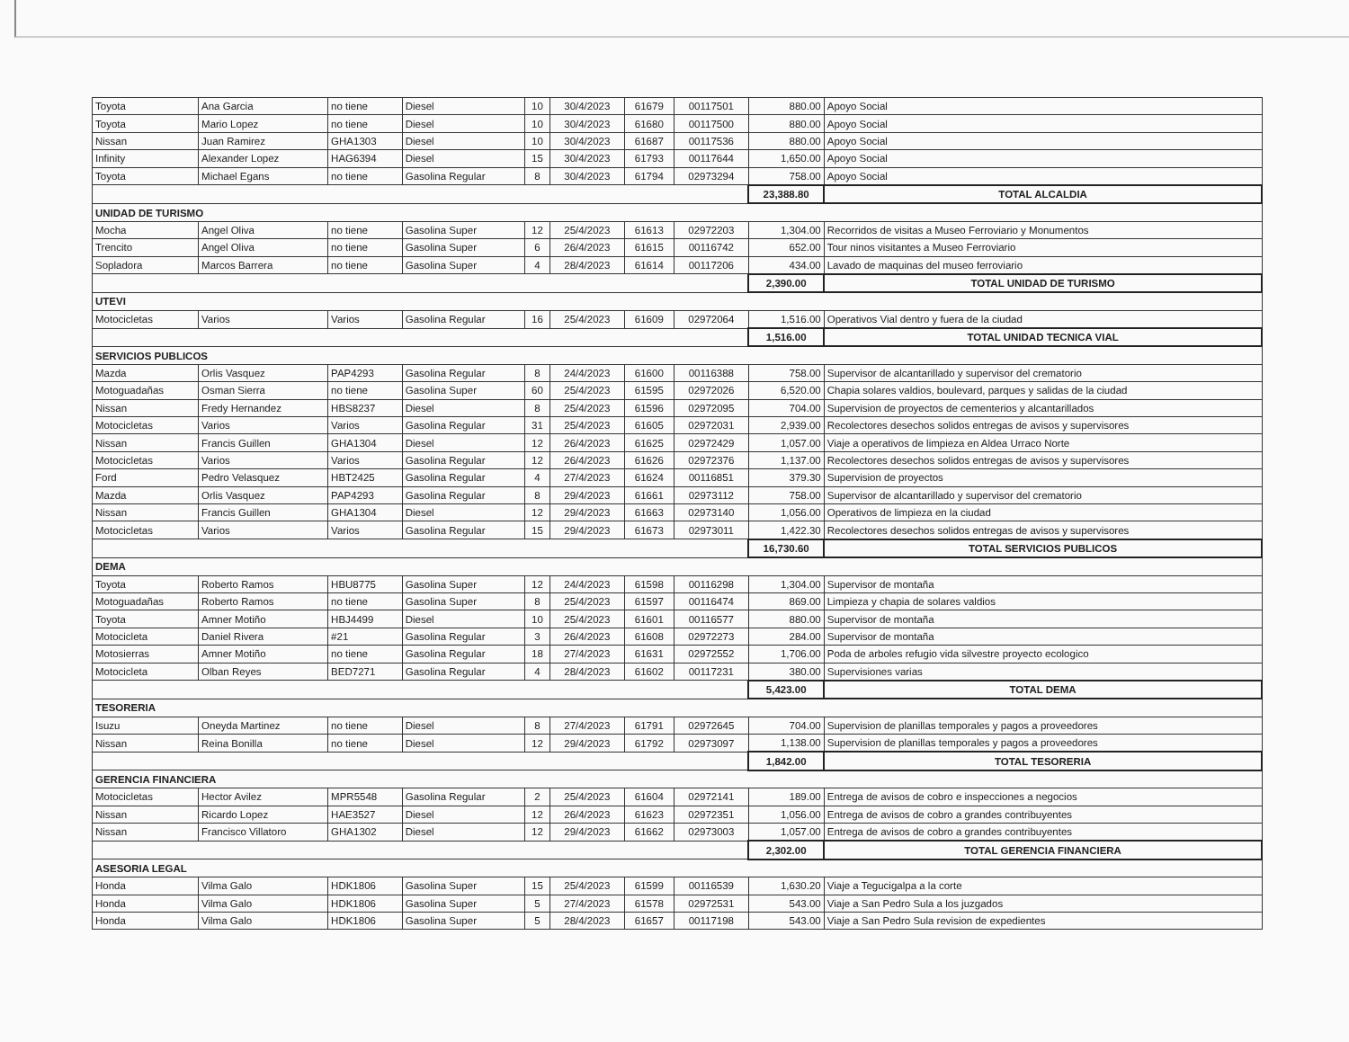| Toyota | Ana Garcia | no tiene | Diesel | 10 | 30/4/2023 | 61679 | 00117501 | 880.00 | Apoyo Social |
| Toyota | Mario Lopez | no tiene | Diesel | 10 | 30/4/2023 | 61680 | 00117500 | 880.00 | Apoyo Social |
| Nissan | Juan Ramirez | GHA1303 | Diesel | 10 | 30/4/2023 | 61687 | 00117536 | 880.00 | Apoyo Social |
| Infinity | Alexander Lopez | HAG6394 | Diesel | 15 | 30/4/2023 | 61793 | 00117644 | 1,650.00 | Apoyo Social |
| Toyota | Michael Egans | no tiene | Gasolina Regular | 8 | 30/4/2023 | 61794 | 02973294 | 758.00 | Apoyo Social |
| | | | | | | | | 23,388.80 | TOTAL ALCALDIA |
| UNIDAD DE TURISMO | | | | | | | | | |
| Mocha | Angel Oliva | no tiene | Gasolina Super | 12 | 25/4/2023 | 61613 | 02972203 | 1,304.00 | Recorridos de visitas a Museo Ferroviario y Monumentos |
| Trencito | Angel Oliva | no tiene | Gasolina Super | 6 | 26/4/2023 | 61615 | 00116742 | 652.00 | Tour ninos visitantes a Museo Ferroviario |
| Sopladora | Marcos Barrera | no tiene | Gasolina Super | 4 | 28/4/2023 | 61614 | 00117206 | 434.00 | Lavado de maquinas del museo ferroviario |
| | | | | | | | | 2,390.00 | TOTAL UNIDAD DE TURISMO |
| UTEVI | | | | | | | | | |
| Motocicletas | Varios | Varios | Gasolina Regular | 16 | 25/4/2023 | 61609 | 02972064 | 1,516.00 | Operativos Vial dentro y fuera de la ciudad |
| | | | | | | | | 1,516.00 | TOTAL UNIDAD TECNICA VIAL |
| SERVICIOS PUBLICOS | | | | | | | | | |
| Mazda | Orlis Vasquez | PAP4293 | Gasolina Regular | 8 | 24/4/2023 | 61600 | 00116388 | 758.00 | Supervisor de alcantarillado y supervisor del crematorio |
| Motoguadañas | Osman Sierra | no tiene | Gasolina Super | 60 | 25/4/2023 | 61595 | 02972026 | 6,520.00 | Chapia solares valdios, boulevard, parques y salidas de la ciudad |
| Nissan | Fredy Hernandez | HBS8237 | Diesel | 8 | 25/4/2023 | 61596 | 02972095 | 704.00 | Supervision de proyectos de cementerios y alcantarillados |
| Motocicletas | Varios | Varios | Gasolina Regular | 31 | 25/4/2023 | 61605 | 02972031 | 2,939.00 | Recolectores desechos solidos entregas de avisos y supervisores |
| Nissan | Francis Guillen | GHA1304 | Diesel | 12 | 26/4/2023 | 61625 | 02972429 | 1,057.00 | Viaje a operativos de limpieza en Aldea Urraco Norte |
| Motocicletas | Varios | Varios | Gasolina Regular | 12 | 26/4/2023 | 61626 | 02972376 | 1,137.00 | Recolectores desechos solidos entregas de avisos y supervisores |
| Ford | Pedro Velasquez | HBT2425 | Gasolina Regular | 4 | 27/4/2023 | 61624 | 00116851 | 379.30 | Supervision de proyectos |
| Mazda | Orlis Vasquez | PAP4293 | Gasolina Regular | 8 | 29/4/2023 | 61661 | 02973112 | 758.00 | Supervisor de alcantarillado y supervisor del crematorio |
| Nissan | Francis Guillen | GHA1304 | Diesel | 12 | 29/4/2023 | 61663 | 02973140 | 1,056.00 | Operativos de limpieza en la ciudad |
| Motocicletas | Varios | Varios | Gasolina Regular | 15 | 29/4/2023 | 61673 | 02973011 | 1,422.30 | Recolectores desechos solidos entregas de avisos y supervisores |
| | | | | | | | | 16,730.60 | TOTAL SERVICIOS PUBLICOS |
| DEMA | | | | | | | | | |
| Toyota | Roberto Ramos | HBU8775 | Gasolina Super | 12 | 24/4/2023 | 61598 | 00116298 | 1,304.00 | Supervisor de montaña |
| Motoguadañas | Roberto Ramos | no tiene | Gasolina Super | 8 | 25/4/2023 | 61597 | 00116474 | 869.00 | Limpieza y chapia de solares valdios |
| Toyota | Amner Motiño | HBJ4499 | Diesel | 10 | 25/4/2023 | 61601 | 00116577 | 880.00 | Supervisor de montaña |
| Motocicleta | Daniel Rivera | #21 | Gasolina Regular | 3 | 26/4/2023 | 61608 | 02972273 | 284.00 | Supervisor de montaña |
| Motosierras | Amner Motiño | no tiene | Gasolina Regular | 18 | 27/4/2023 | 61631 | 02972552 | 1,706.00 | Poda de arboles refugio vida silvestre proyecto ecologico |
| Motocicleta | Olban Reyes | BED7271 | Gasolina Regular | 4 | 28/4/2023 | 61602 | 00117231 | 380.00 | Supervisiones varias |
| | | | | | | | | 5,423.00 | TOTAL DEMA |
| TESORERIA | | | | | | | | | |
| Isuzu | Oneyda Martinez | no tiene | Diesel | 8 | 27/4/2023 | 61791 | 02972645 | 704.00 | Supervision de planillas temporales y pagos a proveedores |
| Nissan | Reina Bonilla | no tiene | Diesel | 12 | 29/4/2023 | 61792 | 02973097 | 1,138.00 | Supervision de planillas temporales y pagos a proveedores |
| | | | | | | | | 1,842.00 | TOTAL TESORERIA |
| GERENCIA FINANCIERA | | | | | | | | | |
| Motocicletas | Hector Avilez | MPR5548 | Gasolina Regular | 2 | 25/4/2023 | 61604 | 02972141 | 189.00 | Entrega de avisos de cobro e inspecciones a negocios |
| Nissan | Ricardo Lopez | HAE3527 | Diesel | 12 | 26/4/2023 | 61623 | 02972351 | 1,056.00 | Entrega de avisos de cobro a grandes contribuyentes |
| Nissan | Francisco Villatoro | GHA1302 | Diesel | 12 | 29/4/2023 | 61662 | 02973003 | 1,057.00 | Entrega de avisos de cobro a grandes contribuyentes |
| | | | | | | | | 2,302.00 | TOTAL GERENCIA FINANCIERA |
| ASESORIA LEGAL | | | | | | | | | |
| Honda | Vilma Galo | HDK1806 | Gasolina Super | 15 | 25/4/2023 | 61599 | 00116539 | 1,630.20 | Viaje a Tegucigalpa a la corte |
| Honda | Vilma Galo | HDK1806 | Gasolina Super | 5 | 27/4/2023 | 61578 | 02972531 | 543.00 | Viaje a San Pedro Sula a los juzgados |
| Honda | Vilma Galo | HDK1806 | Gasolina Super | 5 | 28/4/2023 | 61657 | 00117198 | 543.00 | Viaje a San Pedro Sula revision de expedientes |